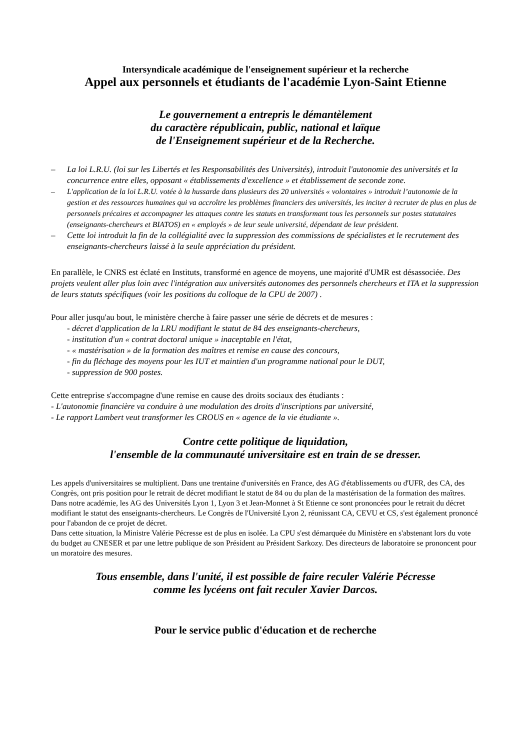Intersyndicale académique de l'enseignement supérieur et la recherche
Appel aux personnels et étudiants de l'académie Lyon-Saint Etienne
Le gouvernement a entrepris le démantèlement
du caractère républicain, public, national et laïque
de l'Enseignement supérieur et de la Recherche.
– La loi L.R.U. (loi sur les Libertés et les Responsabilités des Universités), introduit l'autonomie des universités et la concurrence entre elles, opposant « établissements d'excellence » et établissement de seconde zone.
– L'application de la loi L.R.U. votée à la hussarde dans plusieurs des 20 universités « volontaires » introduit l’autonomie de la gestion et des ressources humaines qui va accroître les problèmes financiers des universités, les inciter à recruter de plus en plus de personnels précaires et accompagner les attaques contre les statuts en transformant tous les personnels sur postes statutaires (enseignants-chercheurs et BIATOS) en « employés » de leur seule université, dépendant de leur président.
– Cette loi introduit la fin de la collégialité avec la suppression des commissions de spécialistes et le recrutement des enseignants-chercheurs laissé à la seule appréciation du président.
En parallèle, le CNRS est éclaté en Instituts, transformé en agence de moyens, une majorité d'UMR est désassociée. Des projets veulent aller plus loin avec l'intégration aux universités autonomes des personnels chercheurs et ITA et la suppression de leurs statuts spécifiques (voir les positions du colloque de la CPU de 2007) .
Pour aller jusqu'au bout, le ministère cherche à faire passer une série de décrets et de mesures :
- décret d'application de la LRU modifiant le statut de 84 des enseignants-chercheurs,
- institution d'un « contrat doctoral unique » inaceptable en l'état,
- « mastérisation » de la formation des maîtres et remise en cause des concours,
- fin du fléchage des moyens pour les IUT et maintien d'un programme national pour le DUT,
- suppression de 900 postes.
Cette entreprise s'accompagne d'une remise en cause des droits sociaux des étudiants :
- L'autonomie financière va conduire à une modulation des droits d'inscriptions par université,
- Le rapport Lambert veut transformer les CROUS en « agence de la vie étudiante ».
Contre cette politique de liquidation,
l'ensemble de la communauté universitaire est en train de se dresser.
Les appels d'universitaires se multiplient. Dans une trentaine d'universités en France, des AG d'établissements ou d'UFR, des CA, des Congrès, ont pris position pour le retrait de décret modifiant le statut de 84 ou du plan de la mastérisation de la formation des maîtres. Dans notre académie, les AG des Universités Lyon 1, Lyon 3 et Jean-Monnet à St Etienne ce sont prononcées pour le retrait du décret modifiant le statut des enseignants-chercheurs. Le Congrès de l'Université Lyon 2, réunissant CA, CEVU et CS, s'est également prononcé pour l'abandon de ce projet de décret.
Dans cette situation, la Ministre Valérie Pécresse est de plus en isolée. La CPU s'est démarquée du Ministère en s'abstenant lors du vote du budget au CNESER et par une lettre publique de son Président au Président Sarkozy. Des directeurs de laboratoire se prononcent pour un moratoire des mesures.
Tous ensemble, dans l'unité, il est possible de faire reculer Valérie Pécresse
comme les lycéens ont fait reculer Xavier Darcos.
Pour le service public d'éducation et de recherche